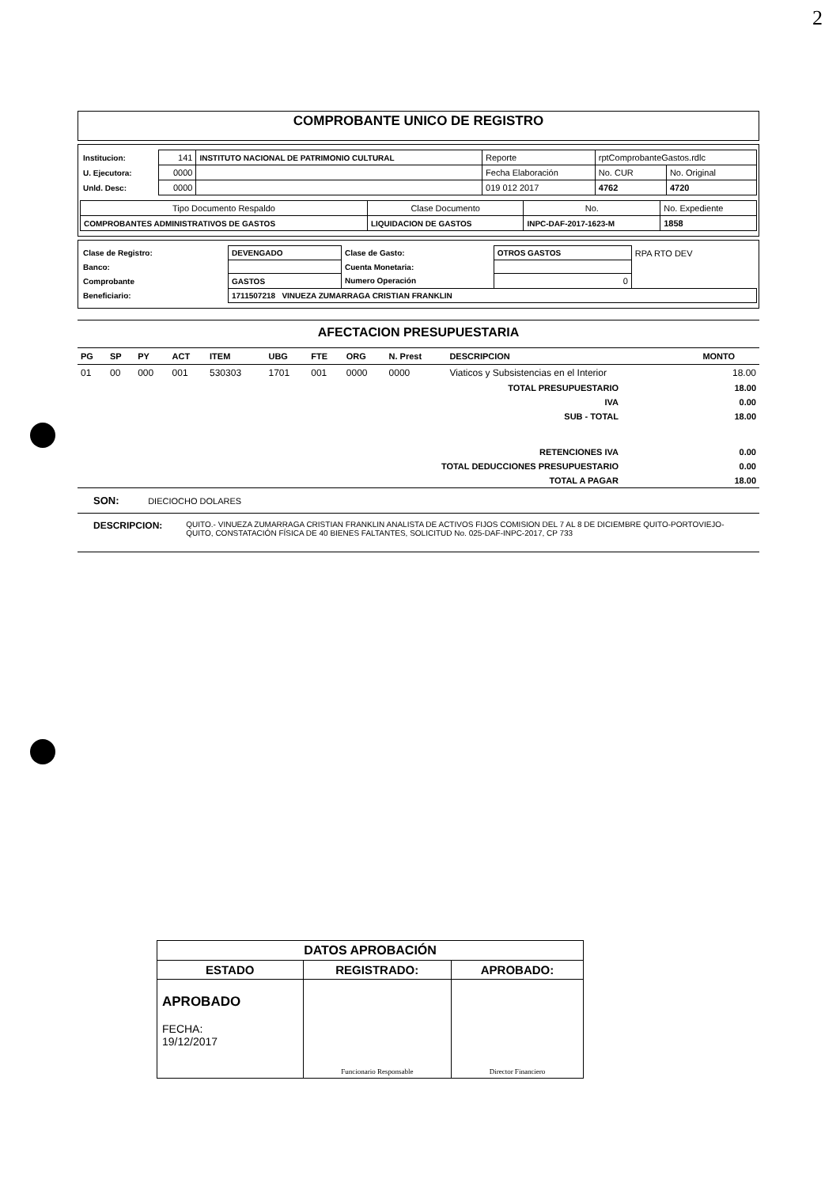2
COMPROBANTE UNICO DE REGISTRO
| Institucion: | 141 | INSTITUTO NACIONAL DE PATRIMONIO CULTURAL | Reporte | rptComprobanteGastos.rdlc | |
| U. Ejecutora: | 0000 | | Fecha Elaboración | No. CUR | No. Original |
| Unld. Desc: | 0000 | | 019 012 2017 | 4762 | 4720 |
| Tipo Documento Respaldo | Clase Documento | No. | No. Expediente |
| COMPROBANTES ADMINISTRATIVOS DE GASTOS | LIQUIDACION DE GASTOS | INPC-DAF-2017-1623-M | 1858 |
| Clase de Registro: | DEVENGADO | Clase de Gasto: | OTROS GASTOS | RPA RTO DEV |
| Banco: | | Cuenta Monetaria: | | |
| Comprobante | GASTOS | Numero Operación | 0 | |
| Beneficiario: | 1711507218 VINUEZA ZUMARRAGA CRISTIAN FRANKLIN | | | |
AFECTACION PRESUPUESTARIA
| PG | SP | PY | ACT | ITEM | UBG | FTE | ORG | N. Prest | DESCRIPCION | MONTO |
| --- | --- | --- | --- | --- | --- | --- | --- | --- | --- | --- |
| 01 | 00 | 000 | 001 | 530303 | 1701 | 001 | 0000 | 0000 | Viaticos y Subsistencias en el Interior | 18.00 |
| TOTAL PRESUPUESTARIO | 18.00 |
| IVA | 0.00 |
| SUB - TOTAL | 18.00 |
| RETENCIONES IVA | 0.00 |
| TOTAL DEDUCCIONES PRESUPUESTARIO | 0.00 |
| TOTAL A PAGAR | 18.00 |
SON: DIECIOCHO DOLARES
DESCRIPCION: QUITO.- VINUEZA ZUMARRAGA CRISTIAN FRANKLIN ANALISTA DE ACTIVOS FIJOS COMISION DEL 7 AL 8 DE DICIEMBRE QUITO-PORTOVIEJO-QUITO, CONSTATACIÓN FÍSICA DE 40 BIENES FALTANTES, SOLICITUD No. 025-DAF-INPC-2017, CP 733
| DATOS APROBACIÓN | | |
| ESTADO | REGISTRADO: | APROBADO: |
| APROBADO FECHA: 19/12/2017 | Funcionario Responsable | Director Financiero |